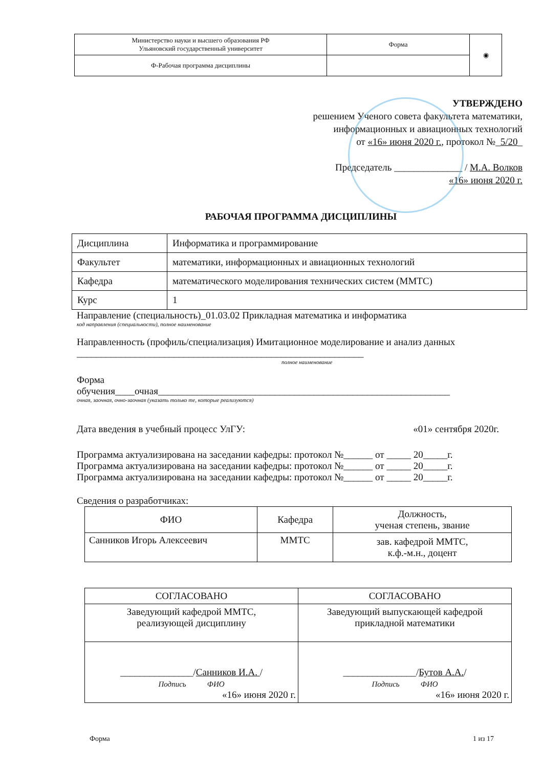| Министерство науки и высшего образования РФ Ульяновский государственный университет | Форма | ◉ |
| Ф-Рабочая программа дисциплины | | |
УТВЕРЖДЕНО
решением Ученого совета факультета математики,
информационных и авиационных технологий
от «16» июня 2020 г., протокол №_5/20_
Председатель ______________ / М.А. Волков
«16» июня 2020 г.
РАБОЧАЯ ПРОГРАММА ДИСЦИПЛИНЫ
| Дисциплина | Информатика и программирование |
| Факультет | математики, информационных и авиационных технологий |
| Кафедра | математического моделирования технических систем (ММТС) |
| Курс | 1 |
Направление (специальность)_01.03.02 Прикладная математика и информатика
код направления (специальности), полное наименование
Направленность (профиль/специализация) Имитационное моделирование и анализ данных
___________________________________________________________
полное наименование
Форма
обучения____очная____________________________________________________________
очная, заочная, очно-заочная (указать только те, которые реализуются)
Дата введения в учебный процесс УлГУ: «01» сентября 2020г.
Программа актуализирована на заседании кафедры: протокол №______ от _____ 20_____г.
Программа актуализирована на заседании кафедры: протокол №______ от _____ 20_____г.
Программа актуализирована на заседании кафедры: протокол №______ от _____ 20_____г.
Сведения о разработчиках:
| ФИО | Кафедра | Должность, ученая степень, звание |
| --- | --- | --- |
| Санников Игорь Алексеевич | ММТС | зав. кафедрой ММТС, к.ф.-м.н., доцент |
| СОГЛАСОВАНО | СОГЛАСОВАНО |
| Заведующий кафедрой ММТС, реализующей дисциплину | Заведующий выпускающей кафедрой прикладной математики |
| _______________/ Санников И.А. / Подпись ФИО «16» июня 2020 г. | _______________/ Бутов А.А. / Подпись ФИО «16» июня 2020 г. |
Форма 1 из 17